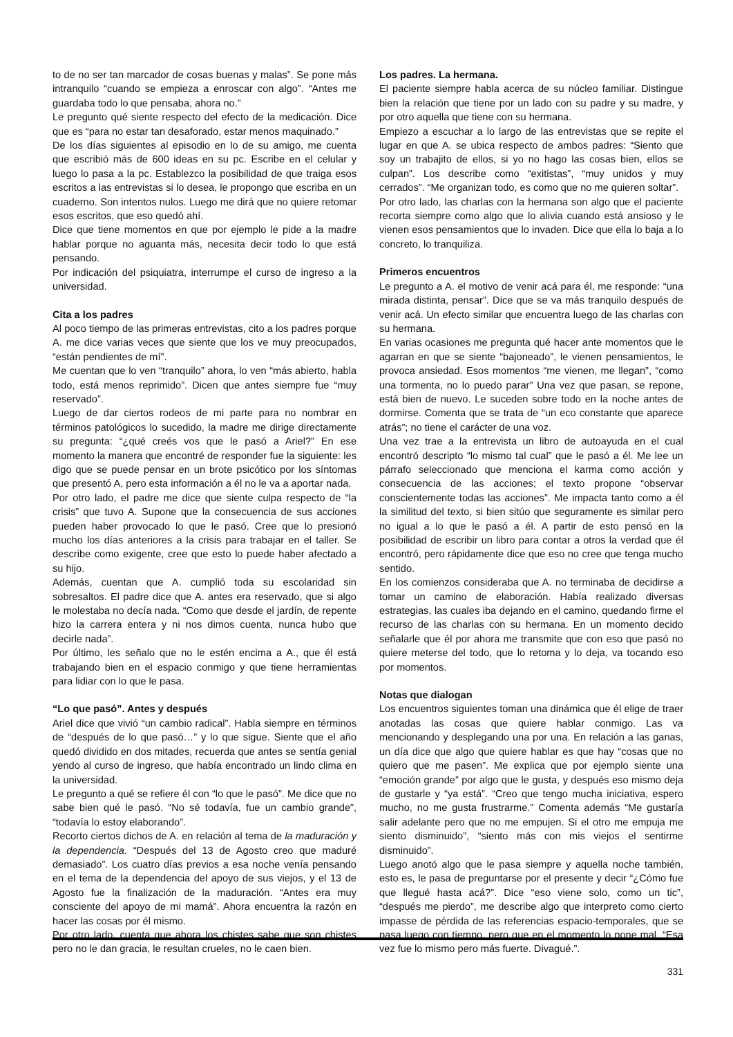to de no ser tan marcador de cosas buenas y malas”. Se pone más intranquilo “cuando se empieza a enroscar con algo”. “Antes me guardaba todo lo que pensaba, ahora no.”
Le pregunto qué siente respecto del efecto de la medicación. Dice que es “para no estar tan desaforado, estar menos maquinado.”
De los días siguientes al episodio en lo de su amigo, me cuenta que escribió más de 600 ideas en su pc. Escribe en el celular y luego lo pasa a la pc. Establezco la posibilidad de que traiga esos escritos a las entrevistas si lo desea, le propongo que escriba en un cuaderno. Son intentos nulos. Luego me dirá que no quiere retomar esos escritos, que eso quedó ahí.
Dice que tiene momentos en que por ejemplo le pide a la madre hablar porque no aguanta más, necesita decir todo lo que está pensando.
Por indicación del psiquiatra, interrumpe el curso de ingreso a la universidad.
Cita a los padres
Al poco tiempo de las primeras entrevistas, cito a los padres porque A. me dice varias veces que siente que los ve muy preocupados, “están pendientes de mí”.
Me cuentan que lo ven “tranquilo” ahora, lo ven “más abierto, habla todo, está menos reprimido”. Dicen que antes siempre fue “muy reservado”.
Luego de dar ciertos rodeos de mi parte para no nombrar en términos patológicos lo sucedido, la madre me dirige directamente su pregunta: “¿qué creés vos que le pasó a Ariel?” En ese momento la manera que encontré de responder fue la siguiente: les digo que se puede pensar en un brote psicótico por los síntomas que presentó A, pero esta información a él no le va a aportar nada.
Por otro lado, el padre me dice que siente culpa respecto de “la crisis” que tuvo A. Supone que la consecuencia de sus acciones pueden haber provocado lo que le pasó. Cree que lo presionó mucho los días anteriores a la crisis para trabajar en el taller. Se describe como exigente, cree que esto lo puede haber afectado a su hijo.
Además, cuentan que A. cumplió toda su escolaridad sin sobresaltos. El padre dice que A. antes era reservado, que si algo le molestaba no decía nada. “Como que desde el jardín, de repente hizo la carrera entera y ni nos dimos cuenta, nunca hubo que decirle nada”.
Por último, les señalo que no le estén encima a A., que él está trabajando bien en el espacio conmigo y que tiene herramientas para lidiar con lo que le pasa.
“Lo que pasó”. Antes y después
Ariel dice que vivió “un cambio radical”. Habla siempre en términos de “después de lo que pasó…” y lo que sigue. Siente que el año quedó dividido en dos mitades, recuerda que antes se sentía genial yendo al curso de ingreso, que había encontrado un lindo clima en la universidad.
Le pregunto a qué se refiere él con “lo que le pasó”. Me dice que no sabe bien qué le pasó. “No sé todavía, fue un cambio grande”, “todavía lo estoy elaborando”.
Recorto ciertos dichos de A. en relación al tema de la maduración y la dependencia. “Después del 13 de Agosto creo que maduré demasiado”. Los cuatro días previos a esa noche venía pensando en el tema de la dependencia del apoyo de sus viejos, y el 13 de Agosto fue la finalización de la maduración. “Antes era muy consciente del apoyo de mi mamá”. Ahora encuentra la razón en hacer las cosas por él mismo.
Por otro lado, cuenta que ahora los chistes sabe que son chistes pero no le dan gracia, le resultan crueles, no le caen bien.
Los padres. La hermana.
El paciente siempre habla acerca de su núcleo familiar. Distingue bien la relación que tiene por un lado con su padre y su madre, y por otro aquella que tiene con su hermana.
Empiezo a escuchar a lo largo de las entrevistas que se repite el lugar en que A. se ubica respecto de ambos padres: “Siento que soy un trabajito de ellos, si yo no hago las cosas bien, ellos se culpan”. Los describe como “exitistas”, “muy unidos y muy cerrados”. “Me organizan todo, es como que no me quieren soltar”.
Por otro lado, las charlas con la hermana son algo que el paciente recorta siempre como algo que lo alivia cuando está ansioso y le vienen esos pensamientos que lo invaden. Dice que ella lo baja a lo concreto, lo tranquiliza.
Primeros encuentros
Le pregunto a A. el motivo de venir acá para él, me responde: “una mirada distinta, pensar”. Dice que se va más tranquilo después de venir acá. Un efecto similar que encuentra luego de las charlas con su hermana.
En varias ocasiones me pregunta qué hacer ante momentos que le agarran en que se siente “bajoneado”, le vienen pensamientos, le provoca ansiedad. Esos momentos “me vienen, me llegan”, “como una tormenta, no lo puedo parar” Una vez que pasan, se repone, está bien de nuevo. Le suceden sobre todo en la noche antes de dormirse. Comenta que se trata de “un eco constante que aparece atrás”; no tiene el carácter de una voz.
Una vez trae a la entrevista un libro de autoayuda en el cual encontró descripto “lo mismo tal cual” que le pasó a él. Me lee un párrafo seleccionado que menciona el karma como acción y consecuencia de las acciones; el texto propone “observar conscientemente todas las acciones”. Me impacta tanto como a él la similitud del texto, si bien sitúo que seguramente es similar pero no igual a lo que le pasó a él. A partir de esto pensó en la posibilidad de escribir un libro para contar a otros la verdad que él encontró, pero rápidamente dice que eso no cree que tenga mucho sentido.
En los comienzos consideraba que A. no terminaba de decidirse a tomar un camino de elaboración. Había realizado diversas estrategias, las cuales iba dejando en el camino, quedando firme el recurso de las charlas con su hermana. En un momento decido señalarle que él por ahora me transmite que con eso que pasó no quiere meterse del todo, que lo retoma y lo deja, va tocando eso por momentos.
Notas que dialogan
Los encuentros siguientes toman una dinámica que él elige de traer anotadas las cosas que quiere hablar conmigo. Las va mencionando y desplegando una por una. En relación a las ganas, un día dice que algo que quiere hablar es que hay “cosas que no quiero que me pasen”. Me explica que por ejemplo siente una “emoción grande” por algo que le gusta, y después eso mismo deja de gustarle y “ya está”. “Creo que tengo mucha iniciativa, espero mucho, no me gusta frustrarme.” Comenta además “Me gustaría salir adelante pero que no me empujen. Si el otro me empuja me siento disminuido”, “siento más con mis viejos el sentirme disminuido”.
Luego anotó algo que le pasa siempre y aquella noche también, esto es, le pasa de preguntarse por el presente y decir “¿Cómo fue que llegué hasta acá?”. Dice “eso viene solo, como un tic”, “después me pierdo”, me describe algo que interpreto como cierto impasse de pérdida de las referencias espacio-temporales, que se pasa luego con tiempo, pero que en el momento lo pone mal. “Esa vez fue lo mismo pero más fuerte. Divagué.”.
331